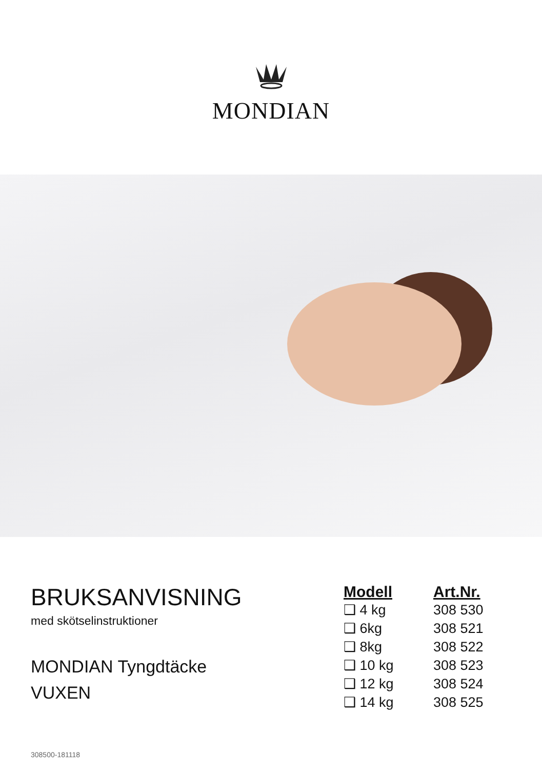MONDIAN
BRUKSANVISNING
med skötselinstruktioner
MONDIAN Tyngdtäcke
VUXEN
| Modell | Art.Nr. |
| --- | --- |
| ❑ 4 kg | 308 530 |
| ❑ 6kg | 308 521 |
| ❑ 8kg | 308 522 |
| ❑ 10 kg | 308 523 |
| ❑ 12 kg | 308 524 |
| ❑ 14 kg | 308 525 |
308500-181118